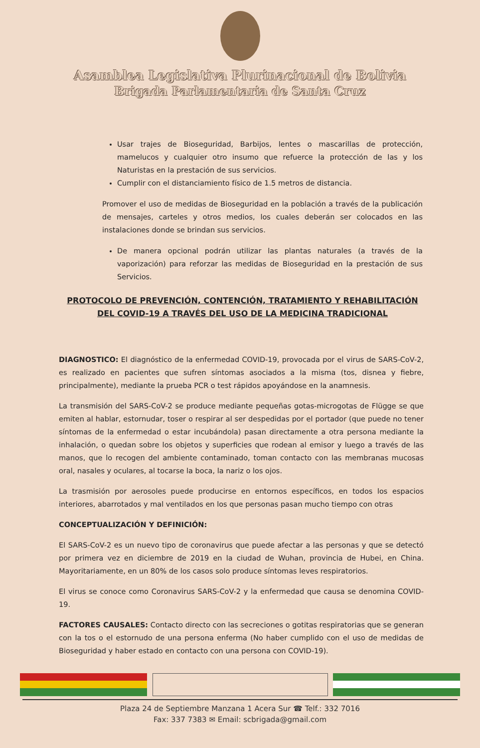Asamblea Legislativa Plurinacional de Bolivia
Brigada Parlamentaria de Santa Cruz
Usar trajes de Bioseguridad, Barbijos, lentes o mascarillas de protección, mamelucos y cualquier otro insumo que refuerce la protección de las y los Naturistas en la prestación de sus servicios.
Cumplir con el distanciamiento físico de 1.5 metros de distancia.
Promover el uso de medidas de Bioseguridad en la población a través de la publicación de mensajes, carteles y otros medios, los cuales deberán ser colocados en las instalaciones donde se brindan sus servicios.
De manera opcional podrán utilizar las plantas naturales (a través de la vaporización) para reforzar las medidas de Bioseguridad en la prestación de sus Servicios.
PROTOCOLO DE PREVENCIÓN, CONTENCIÓN, TRATAMIENTO Y REHABILITACIÓN DEL COVID-19 A TRAVÉS DEL USO DE LA MEDICINA TRADICIONAL
DIAGNOSTICO: El diagnóstico de la enfermedad COVID-19, provocada por el virus de SARS-CoV-2, es realizado en pacientes que sufren síntomas asociados a la misma (tos, disnea y fiebre, principalmente), mediante la prueba PCR o test rápidos apoyándose en la anamnesis.
La transmisión del SARS-CoV-2 se produce mediante pequeñas gotas-microgotas de Flügge se que emiten al hablar, estornudar, toser o respirar al ser despedidas por el portador (que puede no tener síntomas de la enfermedad o estar incubándola) pasan directamente a otra persona mediante la inhalación, o quedan sobre los objetos y superficies que rodean al emisor y luego a través de las manos, que lo recogen del ambiente contaminado, toman contacto con las membranas mucosas oral, nasales y oculares, al tocarse la boca, la nariz o los ojos.
La trasmisión por aerosoles puede producirse en entornos específicos, en todos los espacios interiores, abarrotados y mal ventilados en los que personas pasan mucho tiempo con otras
CONCEPTUALIZACIÓN Y DEFINICIÓN:
El SARS-CoV-2 es un nuevo tipo de coronavirus que puede afectar a las personas y que se detectó por primera vez en diciembre de 2019 en la ciudad de Wuhan, provincia de Hubei, en China. Mayoritariamente, en un 80% de los casos solo produce síntomas leves respiratorios.
El virus se conoce como Coronavirus SARS-CoV-2 y la enfermedad que causa se denomina COVID-19.
FACTORES CAUSALES: Contacto directo con las secreciones o gotitas respiratorias que se generan con la tos o el estornudo de una persona enferma (No haber cumplido con el uso de medidas de Bioseguridad y haber estado en contacto con una persona con COVID-19).
Plaza 24 de Septiembre Manzana 1 Acera Sur ☎ Telf.: 332 7016
Fax: 337 7383 ✉ Email: scbrigada@gmail.com